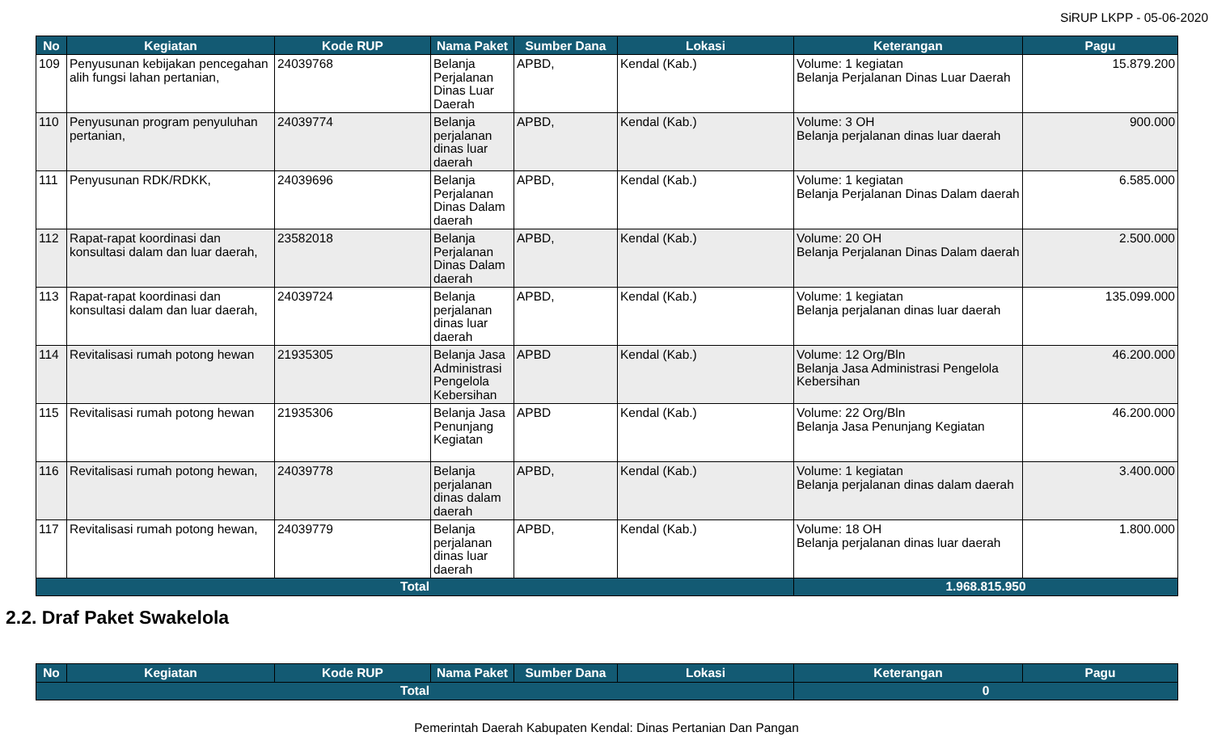SiRUP LKPP - 05-06-2020
| No | Kegiatan | Kode RUP | Nama Paket | Sumber Dana | Lokasi | Keterangan | Pagu |
| --- | --- | --- | --- | --- | --- | --- | --- |
| 109 | Penyusunan kebijakan pencegahan alih fungsi lahan pertanian, | 24039768 | Belanja Perjalanan Dinas Luar Daerah | APBD, | Kendal (Kab.) | Volume: 1 kegiatan Belanja Perjalanan Dinas Luar Daerah | 15.879.200 |
| 110 | Penyusunan program penyuluhan pertanian, | 24039774 | Belanja perjalanan dinas luar daerah | APBD, | Kendal (Kab.) | Volume: 3 OH Belanja perjalanan dinas luar daerah | 900.000 |
| 111 | Penyusunan RDK/RDKK, | 24039696 | Belanja Perjalanan Dinas Dalam daerah | APBD, | Kendal (Kab.) | Volume: 1 kegiatan Belanja Perjalanan Dinas Dalam daerah | 6.585.000 |
| 112 | Rapat-rapat koordinasi dan konsultasi dalam dan luar daerah, | 23582018 | Belanja Perjalanan Dinas Dalam daerah | APBD, | Kendal (Kab.) | Volume: 20 OH Belanja Perjalanan Dinas Dalam daerah | 2.500.000 |
| 113 | Rapat-rapat koordinasi dan konsultasi dalam dan luar daerah, | 24039724 | Belanja perjalanan dinas luar daerah | APBD, | Kendal (Kab.) | Volume: 1 kegiatan Belanja perjalanan dinas luar daerah | 135.099.000 |
| 114 | Revitalisasi rumah potong hewan | 21935305 | Belanja Jasa Administrasi Pengelola Kebersihan | APBD | Kendal (Kab.) | Volume: 12 Org/Bln Belanja Jasa Administrasi Pengelola Kebersihan | 46.200.000 |
| 115 | Revitalisasi rumah potong hewan | 21935306 | Belanja Jasa Penunjang Kegiatan | APBD | Kendal (Kab.) | Volume: 22 Org/Bln Belanja Jasa Penunjang Kegiatan | 46.200.000 |
| 116 | Revitalisasi rumah potong hewan, | 24039778 | Belanja perjalanan dinas dalam daerah | APBD, | Kendal (Kab.) | Volume: 1 kegiatan Belanja perjalanan dinas dalam daerah | 3.400.000 |
| 117 | Revitalisasi rumah potong hewan, | 24039779 | Belanja perjalanan dinas luar daerah | APBD, | Kendal (Kab.) | Volume: 18 OH Belanja perjalanan dinas luar daerah | 1.800.000 |
| Total | | | | | | 1.968.815.950 | |
2.2. Draf Paket Swakelola
| No | Kegiatan | Kode RUP | Nama Paket | Sumber Dana | Lokasi | Keterangan | Pagu |
| --- | --- | --- | --- | --- | --- | --- | --- |
| Total | | | | | | 0 | |
Pemerintah Daerah Kabupaten Kendal: Dinas Pertanian Dan Pangan